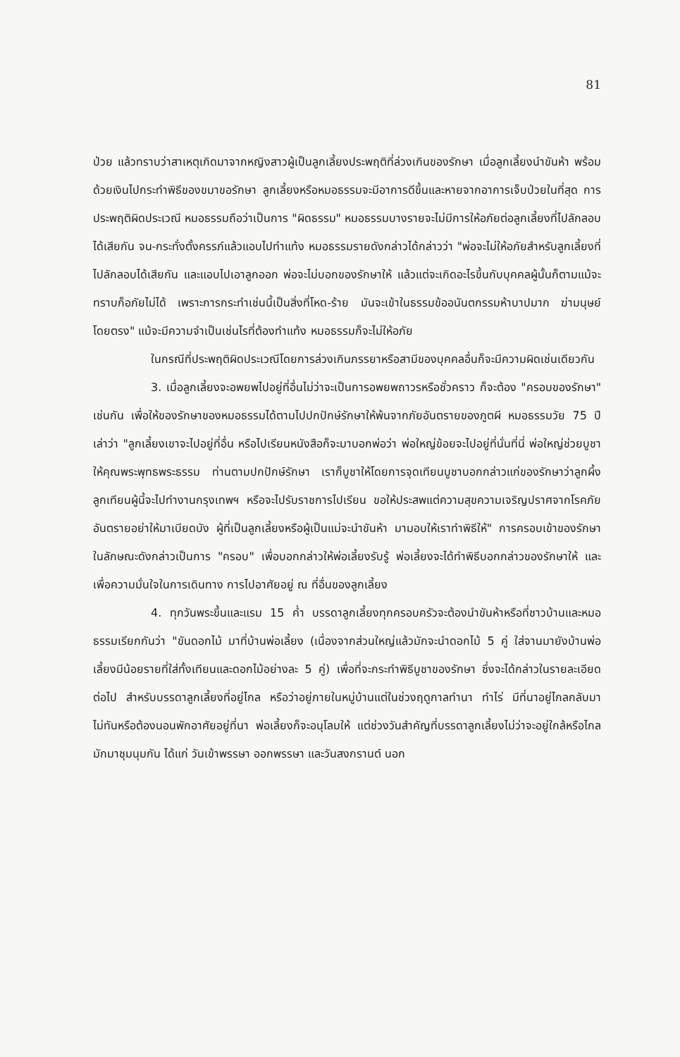81
ป่วย แล้วทราบว่าสาเหตุเกิดมาจากหญิงสาวผู้เป็นลูกเลี้ยงประพฤติที่ล่วงเกินของรักษา เมื่อลูกเลี้ยงนำขันห้า พร้อมด้วยเงินไปกระทำพิธีของขมาขอรักษา ลูกเลี้ยงหรือหมอธรรมจะมีอาการดีขึ้นและหายจากอาการเจ็บป่วยในที่สุด การประพฤติผิดประเวณี หมอธรรมถือว่าเป็นการ "ผิดธรรม" หมอธรรมบางรายจะไม่มีการให้อภัยต่อลูกเลี้ยงที่ไปลักลอบได้เสียกัน จน-กระทั่งตั้งครรภ์แล้วแอบไปทำแท้ง หมอธรรมรายดังกล่าวได้กล่าวว่า "พ่อจะไม่ให้อภัยสำหรับลูกเลี้ยงที่ไปลักลอบได้เสียกัน และแอบไปเอาลูกออก พ่อจะไม่บอกของรักษาให้ แล้วแต่จะเกิดอะไรขึ้นกับบุคคลผู้นั้นก็ตามแม้จะทราบก็อภัยไม่ได้ เพราะการกระทำเช่นนี้เป็นสิ่งที่โหด-ร้าย มันจะเข้าในธรรมข้ออนันตกรรมห้าบาปมาก ฆ่ามนุษย์โดยตรง" แม้จะมีความจำเป็นเช่นไรที่ต้องทำแท้ง หมอธรรมก็จะไม่ให้อภัย
ในกรณีที่ประพฤติผิดประเวณีโดยการล่วงเกินภรรยาหรือสามีของบุคคลอื่นก็จะมีความผิดเช่นเดียวกัน
3. เมื่อลูกเลี้ยงจะอพยพไปอยู่ที่อื่นไม่ว่าจะเป็นการอพยพถาวรหรือชั่วคราว ก็จะต้อง "ครอบของรักษา" เช่นกัน เพื่อให้ของรักษาของหมอธรรมได้ตามไปปกปักษ์รักษาให้พ้นจากภัยอันตรายของภูตผี หมอธรรมวัย 75 ปี เล่าว่า "ลูกเลี้ยงเขาจะไปอยู่ที่อื่น หรือไปเรียนหนังสือก็จะมาบอกพ่อว่า พ่อใหญ่ข้อยจะไปอยู่ที่นั่นที่นี่ พ่อใหญ่ช่วยบูชาให้คุณพระพุทธพระธรรม ท่านตามปกปักษ์รักษา เราก็บูชาให้โดยการจุดเทียนบูชาบอกกล่าวแก่ของรักษาว่าลูกผึ้ง ลูกเทียนผู้นี้จะไปทำงานกรุงเทพฯ หรือจะไปรับราชการไปเรียน ขอให้ประสพแต่ความสุขความเจริญปราศจากโรคภัย อันตรายอย่าให้มาเบียดบัง ผู้ที่เป็นลูกเลี้ยงหรือผู้เป็นแม่จะนำขันห้า มามอบให้เราทำพิธีให้" การครอบเข้าของรักษาในลักษณะดังกล่าวเป็นการ "ครอบ" เพื่อบอกกล่าวให้พ่อเลี้ยงรับรู้ พ่อเลี้ยงจะได้ทำพิธีบอกกล่าวของรักษาให้ และเพื่อความมั่นใจในการเดินทาง การไปอาศัยอยู่ ณ ที่อื่นของลูกเลี้ยง
4. ทุกวันพระขึ้นและแรม 15 ค่ำ บรรดาลูกเลี้ยงทุกครอบครัวจะต้องนำขันห้าหรือที่ชาวบ้านและหมอธรรมเรียกกันว่า "ขันดอกไม้ มาที่บ้านพ่อเลี้ยง (เนื่องจากส่วนใหญ่แล้วมักจะนำดอกไม้ 5 คู่ ใส่จานมายังบ้านพ่อเลี้ยงมีน้อยรายที่ใส่ทั้งเทียนและดอกไม้อย่างละ 5 คู่) เพื่อที่จะกระทำพิธีบูชาของรักษา ซึ่งจะได้กล่าวในรายละเอียดต่อไป สำหรับบรรดาลูกเลี้ยงที่อยู่ไกล หรือว่าอยู่ภายในหมู่บ้านแต่ในช่วงฤดูกาลทำนา ทำไร่ มีที่นาอยู่ไกลกลับมาไม่ทันหรือต้องนอนพักอาศัยอยู่ที่นา พ่อเลี้ยงก็จะอนุโลมให้ แต่ช่วงวันสำคัญที่บรรดาลูกเลี้ยงไม่ว่าจะอยู่ใกล้หรือไกลมักมาชุมนุมกัน ได้แก่ วันเข้าพรรษา ออกพรรษา และวันสงกรานต์ นอก